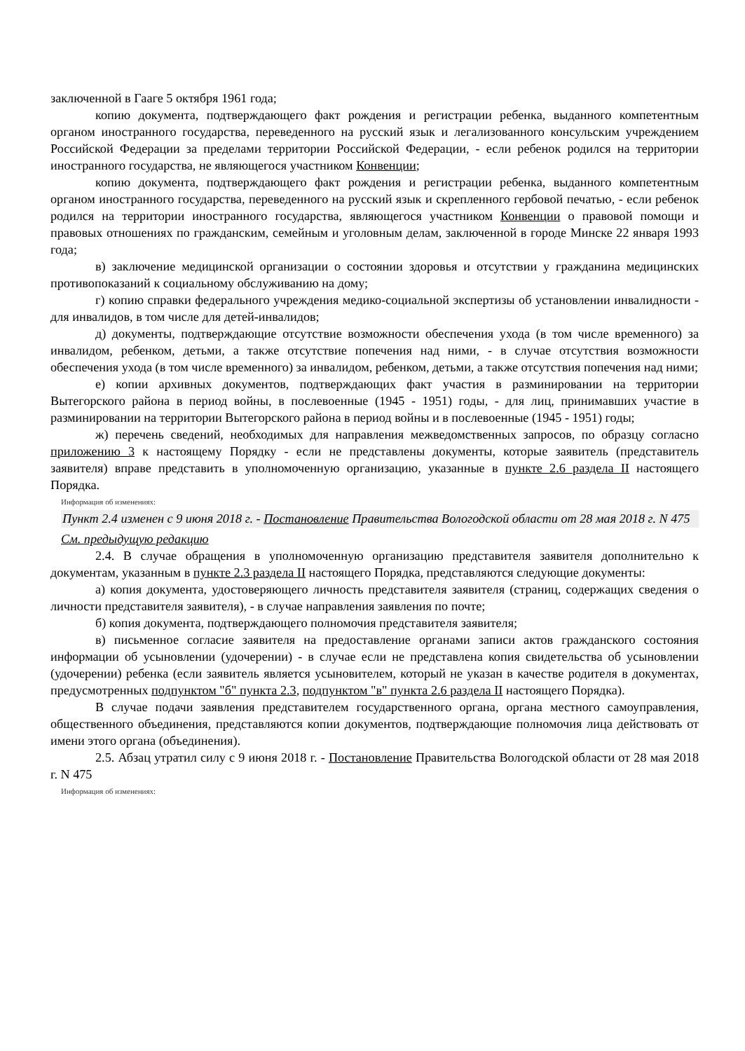заключенной в Гааге 5 октября 1961 года;
копию документа, подтверждающего факт рождения и регистрации ребенка, выданного компетентным органом иностранного государства, переведенного на русский язык и легализованного консульским учреждением Российской Федерации за пределами территории Российской Федерации, - если ребенок родился на территории иностранного государства, не являющегося участником Конвенции;
копию документа, подтверждающего факт рождения и регистрации ребенка, выданного компетентным органом иностранного государства, переведенного на русский язык и скрепленного гербовой печатью, - если ребенок родился на территории иностранного государства, являющегося участником Конвенции о правовой помощи и правовых отношениях по гражданским, семейным и уголовным делам, заключенной в городе Минске 22 января 1993 года;
в) заключение медицинской организации о состоянии здоровья и отсутствии у гражданина медицинских противопоказаний к социальному обслуживанию на дому;
г) копию справки федерального учреждения медико-социальной экспертизы об установлении инвалидности - для инвалидов, в том числе для детей-инвалидов;
д) документы, подтверждающие отсутствие возможности обеспечения ухода (в том числе временного) за инвалидом, ребенком, детьми, а также отсутствие попечения над ними, - в случае отсутствия возможности обеспечения ухода (в том числе временного) за инвалидом, ребенком, детьми, а также отсутствия попечения над ними;
е) копии архивных документов, подтверждающих факт участия в разминировании на территории Вытегорского района в период войны, в послевоенные (1945 - 1951) годы, - для лиц, принимавших участие в разминировании на территории Вытегорского района в период войны и в послевоенные (1945 - 1951) годы;
ж) перечень сведений, необходимых для направления межведомственных запросов, по образцу согласно приложению 3 к настоящему Порядку - если не представлены документы, которые заявитель (представитель заявителя) вправе представить в уполномоченную организацию, указанные в пункте 2.6 раздела II настоящего Порядка.
Информация об изменениях:
Пункт 2.4 изменен с 9 июня 2018 г. - Постановление Правительства Вологодской области от 28 мая 2018 г. N 475
См. предыдущую редакцию
2.4. В случае обращения в уполномоченную организацию представителя заявителя дополнительно к документам, указанным в пункте 2.3 раздела II настоящего Порядка, представляются следующие документы:
а) копия документа, удостоверяющего личность представителя заявителя (страниц, содержащих сведения о личности представителя заявителя), - в случае направления заявления по почте;
б) копия документа, подтверждающего полномочия представителя заявителя;
в) письменное согласие заявителя на предоставление органами записи актов гражданского состояния информации об усыновлении (удочерении) - в случае если не представлена копия свидетельства об усыновлении (удочерении) ребенка (если заявитель является усыновителем, который не указан в качестве родителя в документах, предусмотренных подпунктом "б" пункта 2.3, подпунктом "в" пункта 2.6 раздела II настоящего Порядка).
В случае подачи заявления представителем государственного органа, органа местного самоуправления, общественного объединения, представляются копии документов, подтверждающие полномочия лица действовать от имени этого органа (объединения).
2.5. Абзац утратил силу с 9 июня 2018 г. - Постановление Правительства Вологодской области от 28 мая 2018 г. N 475
Информация об изменениях: